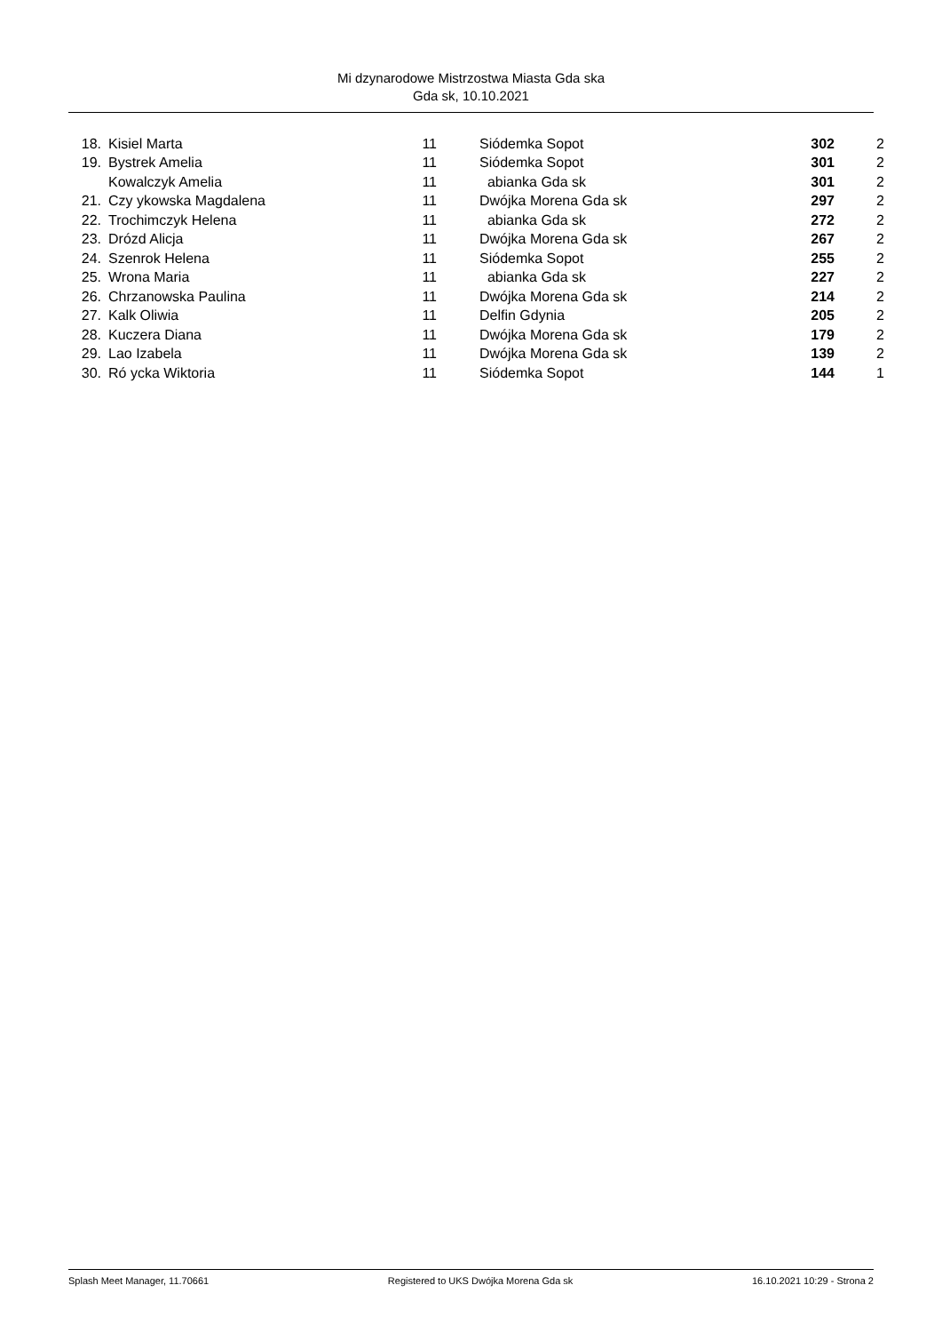Mi dzynarodowe Mistrzostwa Miasta Gda ska
Gda sk, 10.10.2021
| 18. | Kisiel Marta | 11 | Siódemka Sopot | 302 | 2 |
| 19. | Bystrek Amelia | 11 | Siódemka Sopot | 301 | 2 |
| | Kowalczyk Amelia | 11 | abianka Gda sk | 301 | 2 |
| 21. | Czy ykowska Magdalena | 11 | Dwójka Morena Gda sk | 297 | 2 |
| 22. | Trochimczyk Helena | 11 | abianka Gda sk | 272 | 2 |
| 23. | Drózd Alicja | 11 | Dwójka Morena Gda sk | 267 | 2 |
| 24. | Szenrok Helena | 11 | Siódemka Sopot | 255 | 2 |
| 25. | Wrona Maria | 11 | abianka Gda sk | 227 | 2 |
| 26. | Chrzanowska Paulina | 11 | Dwójka Morena Gda sk | 214 | 2 |
| 27. | Kalk Oliwia | 11 | Delfin Gdynia | 205 | 2 |
| 28. | Kuczera Diana | 11 | Dwójka Morena Gda sk | 179 | 2 |
| 29. | Lao Izabela | 11 | Dwójka Morena Gda sk | 139 | 2 |
| 30. | Ró ycka Wiktoria | 11 | Siódemka Sopot | 144 | 1 |
Splash Meet Manager, 11.70661 Registered to UKS Dwójka Morena Gda sk 16.10.2021 10:29 - Strona 2